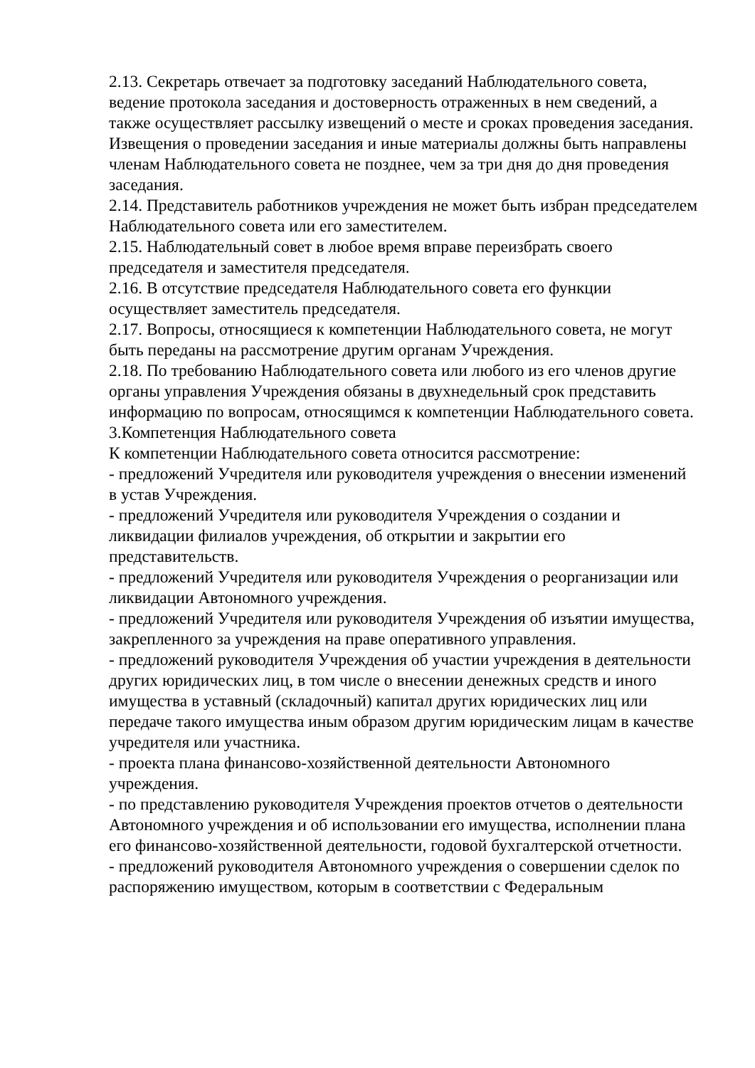2.13. Секретарь отвечает за подготовку заседаний Наблюдательного совета, ведение протокола заседания и достоверность отраженных в нем сведений, а также осуществляет рассылку извещений о месте и сроках проведения заседания.
Извещения о проведении заседания и иные материалы должны быть направлены членам Наблюдательного совета не позднее, чем за три дня до дня проведения
заседания.
2.14. Представитель работников учреждения не может быть избран председателем Наблюдательного совета или его заместителем.
2.15. Наблюдательный совет в любое время вправе переизбрать своего председателя и заместителя председателя.
2.16. В отсутствие председателя Наблюдательного совета его функции осуществляет заместитель председателя.
2.17. Вопросы, относящиеся к компетенции Наблюдательного совета, не могут быть переданы на рассмотрение другим органам Учреждения.
2.18. По требованию Наблюдательного совета или любого из его членов другие органы управления Учреждения обязаны в двухнедельный срок представить информацию по вопросам, относящимся к компетенции Наблюдательного совета.
3.Компетенция Наблюдательного совета
К компетенции Наблюдательного совета относится рассмотрение:
- предложений Учредителя или руководителя учреждения о внесении изменений в устав Учреждения.
- предложений Учредителя или руководителя Учреждения о создании и ликвидации филиалов учреждения, об открытии и закрытии его представительств.
- предложений Учредителя или руководителя Учреждения о реорганизации или ликвидации Автономного учреждения.
- предложений Учредителя или руководителя Учреждения об изъятии имущества, закрепленного за учреждения на праве оперативного управления.
- предложений руководителя Учреждения об участии учреждения в деятельности других юридических лиц, в том числе о внесении денежных средств и иного имущества в уставный (складочный) капитал других юридических лиц или передаче такого имущества иным образом другим юридическим лицам в качестве учредителя или участника.
- проекта плана финансово-хозяйственной деятельности Автономного учреждения.
- по представлению руководителя Учреждения проектов отчетов о деятельности Автономного учреждения и об использовании его имущества, исполнении плана его финансово-хозяйственной деятельности, годовой бухгалтерской отчетности.
- предложений руководителя Автономного учреждения о совершении сделок по распоряжению имуществом, которым в соответствии с Федеральным